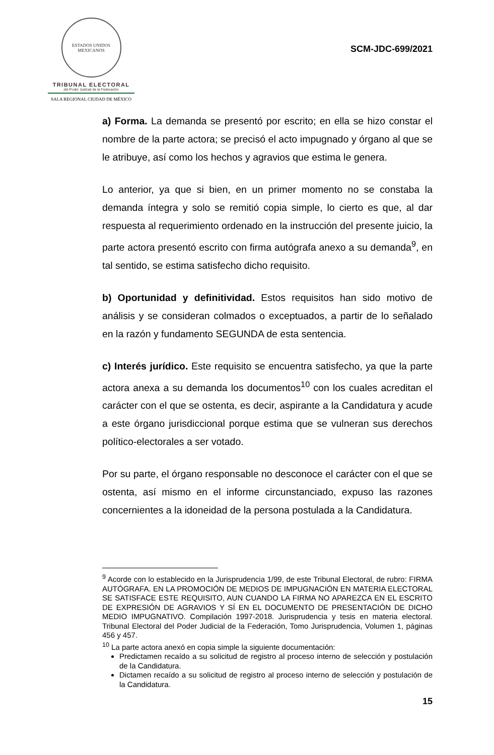ESTADOS UNIDOS MEXICANOS
TRIBUNAL ELECTORAL
del Poder Judicial de la Federación
SALA REGIONAL CIUDAD DE MÉXICO
SCM-JDC-699/2021
a) Forma. La demanda se presentó por escrito; en ella se hizo constar el nombre de la parte actora; se precisó el acto impugnado y órgano al que se le atribuye, así como los hechos y agravios que estima le genera.
Lo anterior, ya que si bien, en un primer momento no se constaba la demanda íntegra y solo se remitió copia simple, lo cierto es que, al dar respuesta al requerimiento ordenado en la instrucción del presente juicio, la parte actora presentó escrito con firma autógrafa anexo a su demanda<sup>9</sup>, en tal sentido, se estima satisfecho dicho requisito.
b) Oportunidad y definitividad. Estos requisitos han sido motivo de análisis y se consideran colmados o exceptuados, a partir de lo señalado en la razón y fundamento SEGUNDA de esta sentencia.
c) Interés jurídico. Este requisito se encuentra satisfecho, ya que la parte actora anexa a su demanda los documentos<sup>10</sup> con los cuales acreditan el carácter con el que se ostenta, es decir, aspirante a la Candidatura y acude a este órgano jurisdiccional porque estima que se vulneran sus derechos político-electorales a ser votado.
Por su parte, el órgano responsable no desconoce el carácter con el que se ostenta, así mismo en el informe circunstanciado, expuso las razones concernientes a la idoneidad de la persona postulada a la Candidatura.
<sup>9</sup> Acorde con lo establecido en la Jurisprudencia 1/99, de este Tribunal Electoral, de rubro: FIRMA AUTÓGRAFA. EN LA PROMOCIÓN DE MEDIOS DE IMPUGNACIÓN EN MATERIA ELECTORAL SE SATISFACE ESTE REQUISITO, AUN CUANDO LA FIRMA NO APAREZCA EN EL ESCRITO DE EXPRESIÓN DE AGRAVIOS Y SÍ EN EL DOCUMENTO DE PRESENTACIÓN DE DICHO MEDIO IMPUGNATIVO. Compilación 1997-2018. Jurisprudencia y tesis en materia electoral. Tribunal Electoral del Poder Judicial de la Federación, Tomo Jurisprudencia, Volumen 1, páginas 456 y 457.
<sup>10</sup> La parte actora anexó en copia simple la siguiente documentación:
Predictamen recaído a su solicitud de registro al proceso interno de selección y postulación de la Candidatura.
Dictamen recaído a su solicitud de registro al proceso interno de selección y postulación de la Candidatura.
15